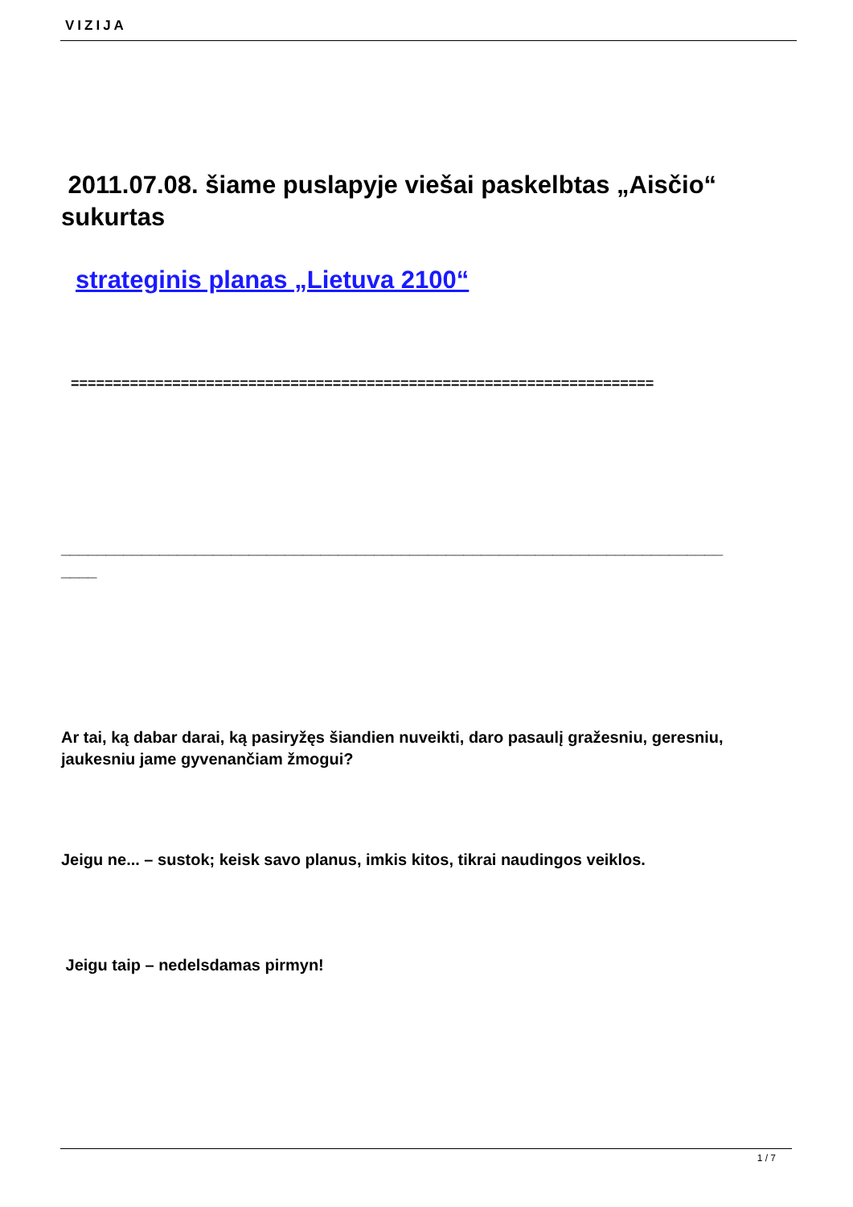VIZIJA
2011.07.08. šiame puslapyje viešai paskelbtas „Aisčio“ sukurtas
strateginis planas „Lietuva 2100“
=====================================================================
__________________________________________________________________________
____
Ar tai, ką dabar darai, ką pasiryžęs šiandien nuveikti, daro pasaulį gražesniu, geresniu, jaukesniu jame gyvenančiam žmogui?
Jeigu ne... – sustok; keisk savo planus, imkis kitos, tikrai naudingos veiklos.
Jeigu taip – nedelsdamas pirmyn!
1 / 7